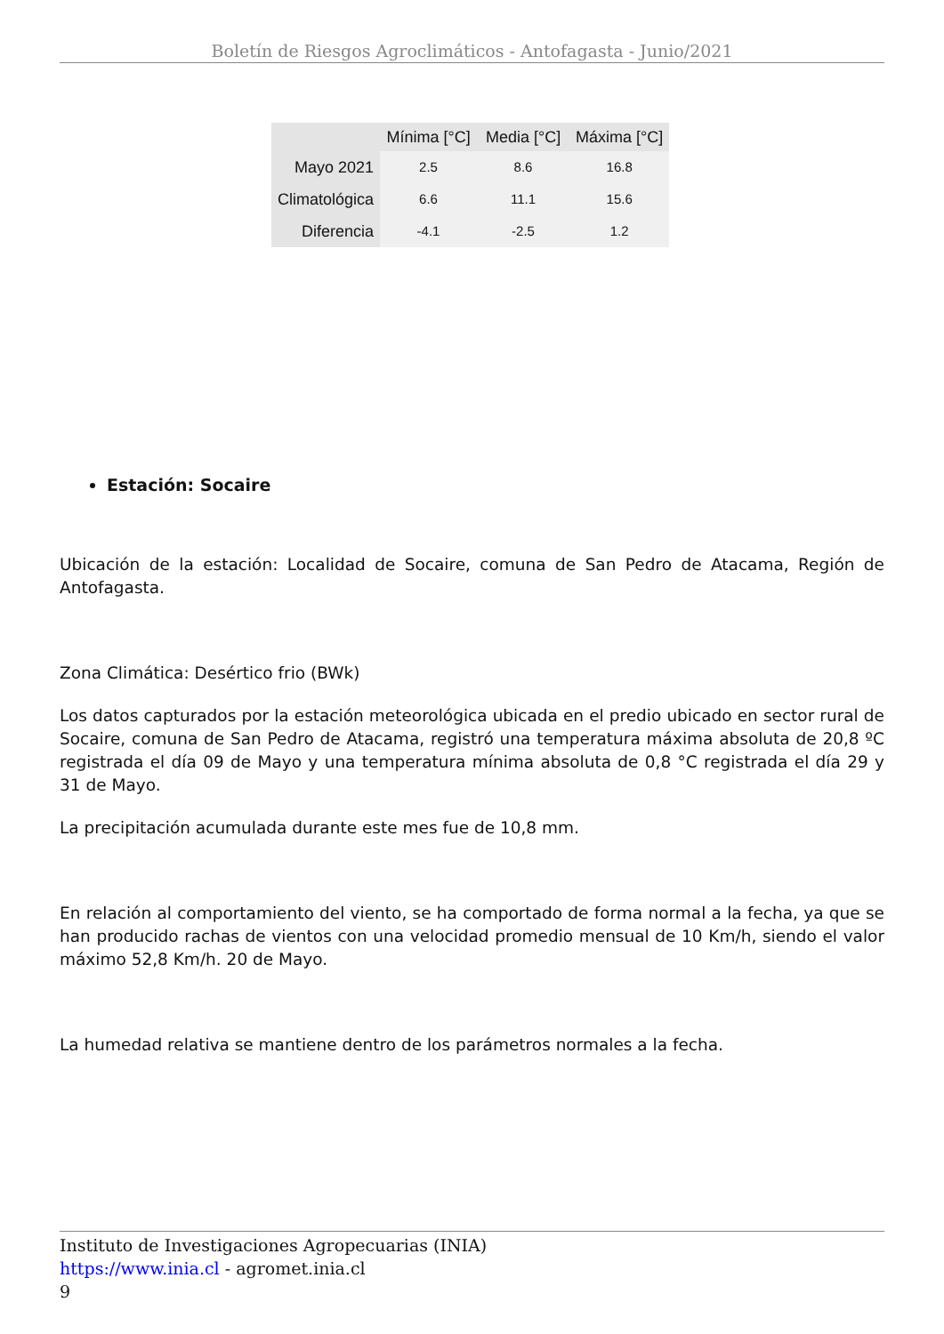Boletín de Riesgos Agroclimáticos - Antofagasta - Junio/2021
| | Mínima [°C] | Media [°C] | Máxima [°C] |
| --- | --- | --- | --- |
| Mayo 2021 | 2.5 | 8.6 | 16.8 |
| Climatológica | 6.6 | 11.1 | 15.6 |
| Diferencia | -4.1 | -2.5 | 1.2 |
Estación: Socaire
Ubicación de la estación: Localidad de Socaire, comuna de San Pedro de Atacama, Región de Antofagasta.
Zona Climática: Desértico frio (BWk)
Los datos capturados por la estación meteorológica ubicada en el predio ubicado en sector rural de Socaire, comuna de San Pedro de Atacama, registró una temperatura máxima absoluta de 20,8 ºC registrada el día 09 de Mayo y una temperatura mínima absoluta de 0,8 °C registrada el día 29 y 31 de Mayo.
La precipitación acumulada durante este mes fue de 10,8 mm.
En relación al comportamiento del viento, se ha comportado de forma normal a la fecha, ya que se han producido rachas de vientos con una velocidad promedio mensual de 10 Km/h, siendo el valor máximo 52,8 Km/h. 20 de Mayo.
La humedad relativa se mantiene dentro de los parámetros normales a la fecha.
Instituto de Investigaciones Agropecuarias (INIA)
https://www.inia.cl - agromet.inia.cl
9